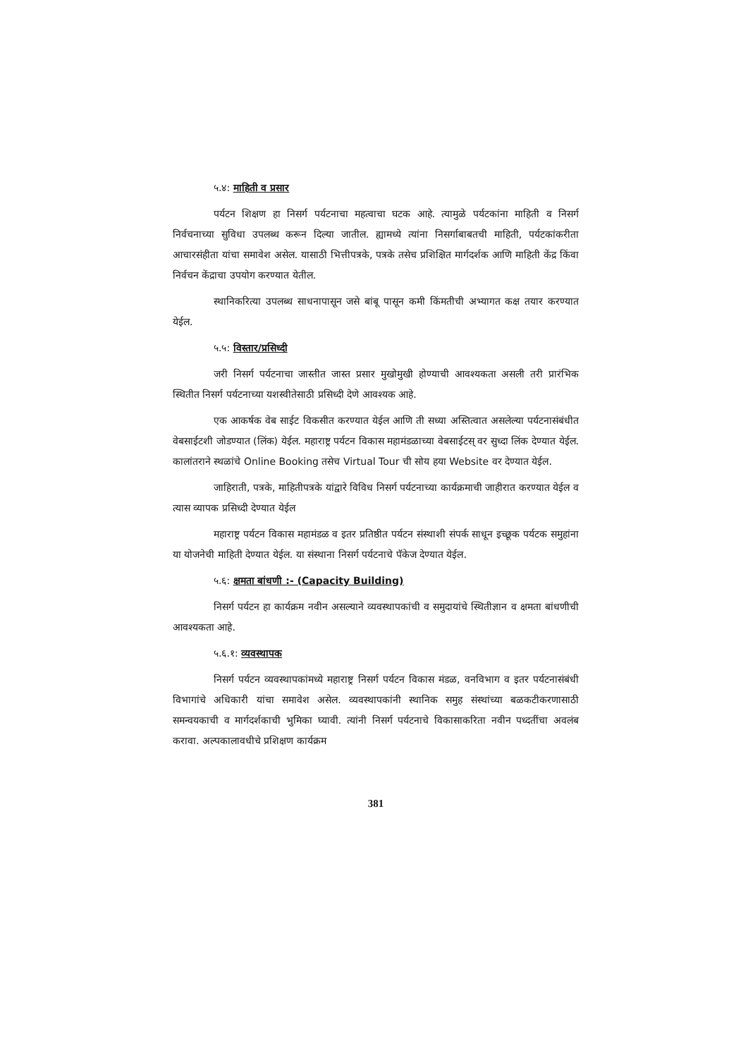५.४: माहिती व प्रसार
पर्यटन शिक्षण हा निसर्ग पर्यटनाचा महत्वाचा घटक आहे. त्यामुळे पर्यटकांना माहिती व निसर्ग निर्वचनाच्या सुविधा उपलब्ध करून दिल्या जातील. ह्यामध्ये त्यांना निसर्गाबाबतची माहिती, पर्यटकांकरीता आचारसंहीता यांचा समावेश असेल. यासाठी भित्तीपत्रके, पत्रके तसेच प्रशिक्षित मार्गदर्शक आणि माहिती केंद्र किंवा निर्वचन केंद्राचा उपयोग करण्यात येतील.
स्थानिकरित्या उपलब्ध साधनापासून जसे बांबू पासून कमी किंमतीची अभ्यागत कक्ष तयार करण्यात येईल.
५.५: विस्तार/प्रसिध्दी
जरी निसर्ग पर्यटनाचा जास्तीत जास्त प्रसार मुखोमुखी होण्याची आवश्यकता असली तरी प्रारंभिक स्थितीत निसर्ग पर्यटनाच्या यशस्वीतेसाठी प्रसिध्दी देणे आवश्यक आहे.
एक आकर्षक वेब साईट विकसीत करण्यात येईल आणि ती सध्या अस्तित्वात असलेल्या पर्यटनासंबंधीत वेबसाईटशी जोडण्यात (लिंक) येईल. महाराष्ट्र पर्यटन विकास महामंडळाच्या वेबसाईटस् वर सुध्दा लिंक देण्यात येईल. कालांतराने स्थळांचे Online Booking तसेच Virtual Tour ची सोय हया Website वर देण्यात येईल.
जाहिराती, पत्रके, माहितीपत्रके यांद्वारे विविध निसर्ग पर्यटनाच्या कार्यक्रमाची जाहीरात करण्यात येईल व त्यास व्यापक प्रसिध्दी देण्यात येईल
महाराष्ट्र पर्यटन विकास महामंडळ व इतर प्रतिष्ठीत पर्यटन संस्थाशी संपर्क साधून इच्छूक पर्यटक समुहांना या योजनेची माहिती देण्यात येईल. या संस्थाना निसर्ग पर्यटनाचे पॅकेज देण्यात येईल.
५.६: क्षमता बांधणी :- (Capacity Building)
निसर्ग पर्यटन हा कार्यक्रम नवीन असल्याने व्यवस्थापकांची व समुदायांचे स्थितीज्ञान व क्षमता बांधणीची आवश्यकता आहे.
५.६.१: व्यवस्थापक
निसर्ग पर्यटन व्यवस्थापकांमध्ये महाराष्ट्र निसर्ग पर्यटन विकास मंडळ, वनविभाग व इतर पर्यटनासंबंधी विभागांचे अधिकारी यांचा समावेश असेल. व्यवस्थापकांनी स्थानिक समुह संस्थांच्या बळकटीकरणासाठी समन्वयकाची व मार्गदर्शकाची भुमिका घ्यावी. त्यांनी निसर्ग पर्यटनाचे विकासाकरिता नवीन पध्दतींचा अवलंब करावा. अल्पकालावधीचे प्रशिक्षण कार्यक्रम
381